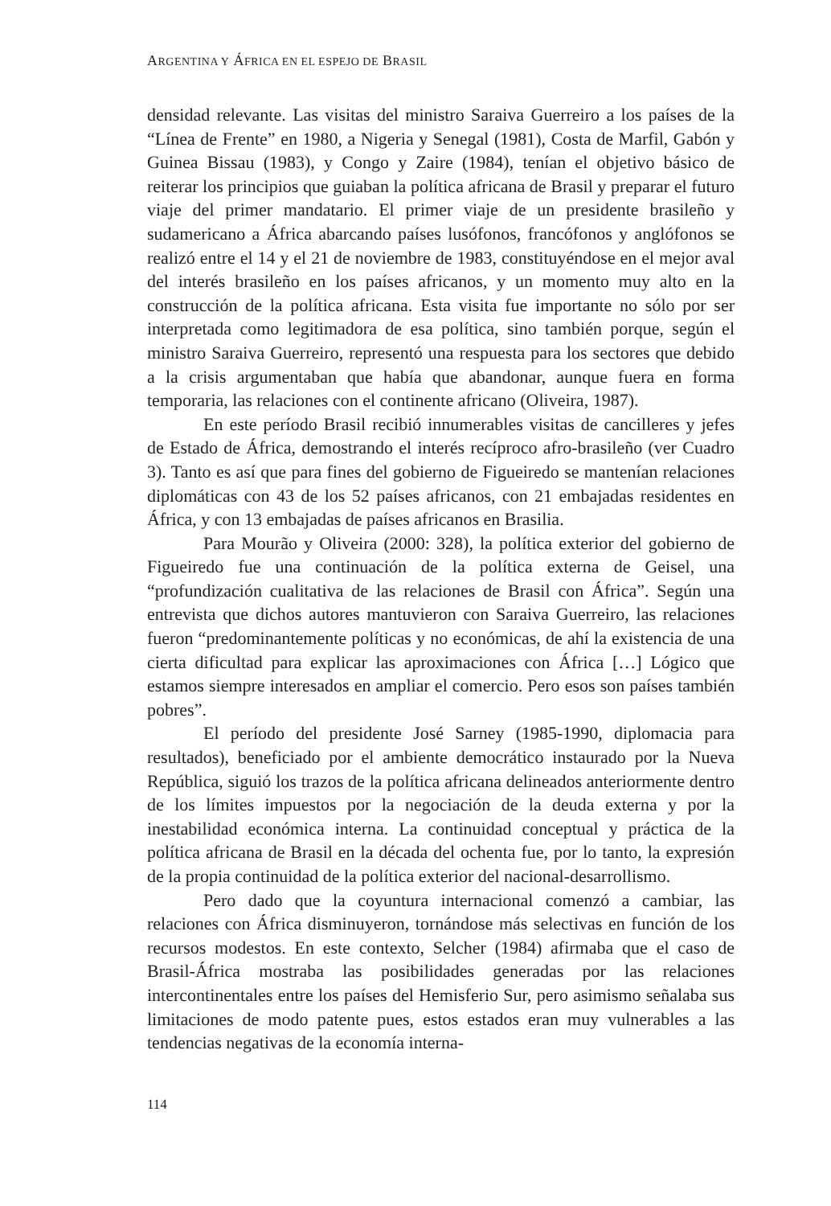ARGENTINA Y ÁFRICA EN EL ESPEJO DE BRASIL
densidad relevante. Las visitas del ministro Saraiva Guerreiro a los países de la “Línea de Frente” en 1980, a Nigeria y Senegal (1981), Costa de Marfil, Gabón y Guinea Bissau (1983), y Congo y Zaire (1984), tenían el objetivo básico de reiterar los principios que guiaban la política africana de Brasil y preparar el futuro viaje del primer mandatario. El primer viaje de un presidente brasileño y sudamericano a África abarcando países lusófonos, francófonos y anglófonos se realizó entre el 14 y el 21 de noviembre de 1983, constituyéndose en el mejor aval del interés brasileño en los países africanos, y un momento muy alto en la construcción de la política africana. Esta visita fue importante no sólo por ser interpretada como legitimadora de esa política, sino también porque, según el ministro Saraiva Guerreiro, representó una respuesta para los sectores que debido a la crisis argumentaban que había que abandonar, aunque fuera en forma temporaria, las relaciones con el continente africano (Oliveira, 1987).
En este período Brasil recibió innumerables visitas de cancilleres y jefes de Estado de África, demostrando el interés recíproco afro-brasileño (ver Cuadro 3). Tanto es así que para fines del gobierno de Figueiredo se mantenían relaciones diplomáticas con 43 de los 52 países africanos, con 21 embajadas residentes en África, y con 13 embajadas de países africanos en Brasilia.
Para Mourão y Oliveira (2000: 328), la política exterior del gobierno de Figueiredo fue una continuación de la política externa de Geisel, una “profundización cualitativa de las relaciones de Brasil con África”. Según una entrevista que dichos autores mantuvieron con Saraiva Guerreiro, las relaciones fueron “predominantemente políticas y no económicas, de ahí la existencia de una cierta dificultad para explicar las aproximaciones con África […] Lógico que estamos siempre interesados en ampliar el comercio. Pero esos son países también pobres”.
El período del presidente José Sarney (1985-1990, diplomacia para resultados), beneficiado por el ambiente democrático instaurado por la Nueva República, siguió los trazos de la política africana delineados anteriormente dentro de los límites impuestos por la negociación de la deuda externa y por la inestabilidad económica interna. La continuidad conceptual y práctica de la política africana de Brasil en la década del ochenta fue, por lo tanto, la expresión de la propia continuidad de la política exterior del nacional-desarrollismo.
Pero dado que la coyuntura internacional comenzó a cambiar, las relaciones con África disminuyeron, tornándose más selectivas en función de los recursos modestos. En este contexto, Selcher (1984) afirmaba que el caso de Brasil-África mostraba las posibilidades generadas por las relaciones intercontinentales entre los países del Hemisferio Sur, pero asimismo señalaba sus limitaciones de modo patente pues, estos estados eran muy vulnerables a las tendencias negativas de la economía interna-
114